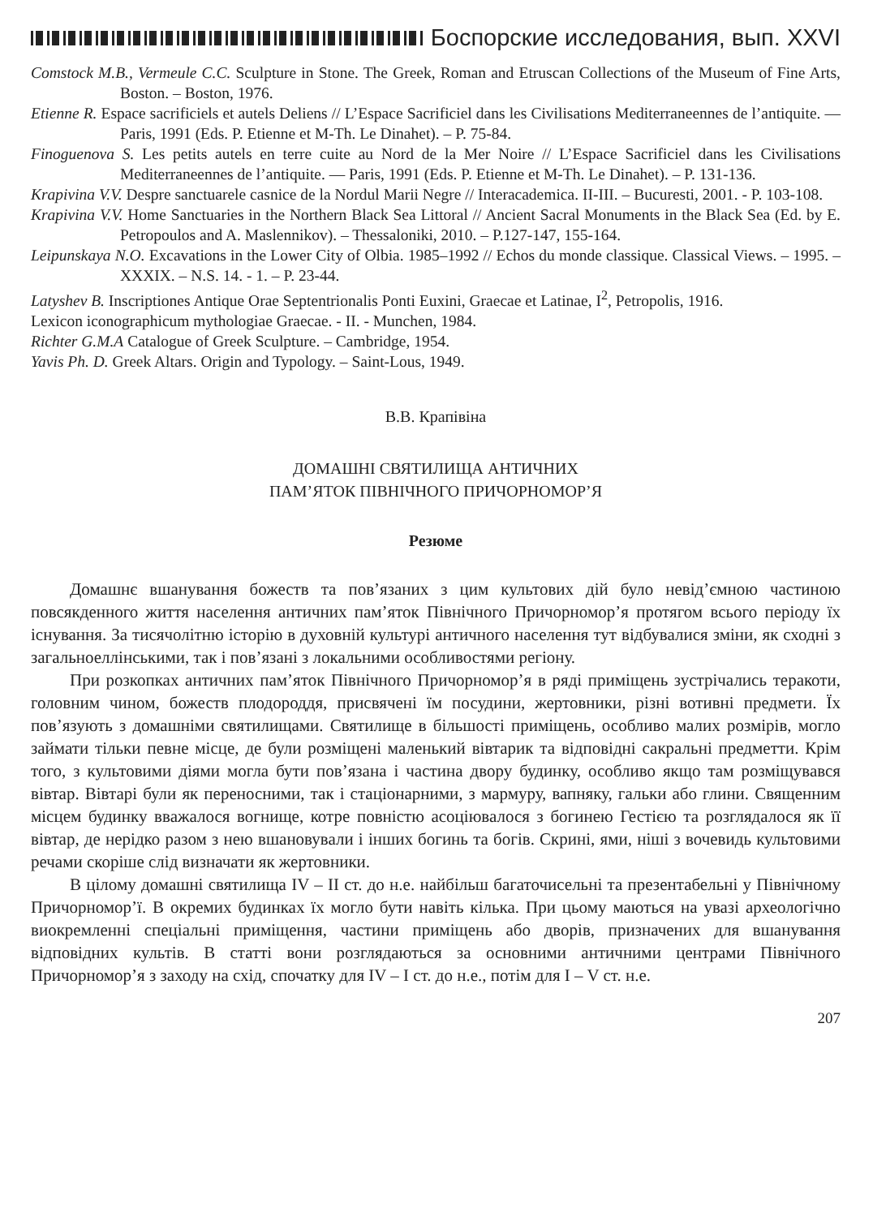Боспорские исследования, вып. XXVI
Comstock M.B., Vermeule C.C. Sculpture in Stone. The Greek, Roman and Etruscan Collections of the Museum of Fine Arts, Boston. – Boston, 1976.
Etienne R. Espace sacrificiels et autels Deliens // L’Espace Sacrificiel dans les Civilisations Mediterraneennes de l’antiquite. — Paris, 1991 (Eds. P. Etienne et M-Th. Le Dinahet). – P. 75-84.
Finoguenova S. Les petits autels en terre cuite au Nord de la Mer Noire // L’Espace Sacrificiel dans les Civilisations Mediterraneennes de l’antiquite. — Paris, 1991 (Eds. P. Etienne et M-Th. Le Dinahet). – P. 131-136.
Krapivina V.V. Despre sanctuarele casnice de la Nordul Marii Negre // Interacademica. II-III. – Bucuresti, 2001. - P. 103-108.
Krapivina V.V. Home Sanctuaries in the Northern Black Sea Littoral // Ancient Sacral Monuments in the Black Sea (Ed. by E. Petropoulos and A. Maslennikov). – Thessaloniki, 2010. – P.127-147, 155-164.
Leipunskaya N.O. Excavations in the Lower City of Olbia. 1985–1992 // Echos du monde classique. Classical Views. – 1995. –XXXIX. – N.S. 14. - 1. – P. 23-44.
Latyshev B. Inscriptiones Antique Orae Septentrionalis Ponti Euxini, Graecae et Latinae, I<sup>2</sup>, Petropolis, 1916.
Lexicon iconographicum mythologiae Graecae. - II. - Munchen, 1984.
Richter G.M.A Catalogue of Greek Sculpture. – Cambridge, 1954.
Yavis Ph. D. Greek Altars. Origin and Typology. – Saint-Lous, 1949.
В.В. Крапівіна
ДОМАШНІ СВЯТИЛИЩА АНТИЧНИХ
ПАМ’ЯТОК ПІВНІЧНОГО ПРИЧОРНОМОР’Я
Резюме
Домашнє вшанування божеств та пов’язаних з цим культових дій було невід’ємною частиною повсякденного життя населення античних пам’яток Північного Причорномор’я протягом всього періоду їх існування. За тисячолітню історію в духовній культурі античного населення тут відбувалися зміни, як сходні з загальноеллінськими, так і пов’язані з локальними особливостями регіону.
При розкопках античних пам’яток Північного Причорномор’я в ряді приміщень зустрічались теракоти, головним чином, божеств плодороддя, присвячені їм посудини, жертовники, різні вотивні предмети. Їх пов’язують з домашніми святилищами. Святилище в більшості приміщень, особливо малих розмірів, могло займати тільки певне місце, де були розміщені маленький вівтарик та відповідні сакральні предметти. Крім того, з культовими діями могла бути пов’язана і частина двору будинку, особливо якщо там розміщувався вівтар. Вівтарі були як переносними, так і стаціонарними, з мармуру, вапняку, гальки або глини. Священним місцем будинку вважалося вогнище, котре повністю асоціювалося з богинею Гестією та розглядалося як її вівтар, де нерідко разом з нею вшановували і інших богинь та богів. Скрині, ями, ніші з вочевидь культовими речами скоріше слід визначати як жертовники.
В цілому домашні святилища IV – II ст. до н.е. найбільш багаточисельні та презентабельні у Північному Причорномор’ї. В окремих будинках їх могло бути навіть кілька. При цьому маються на увазі археологічно виокремленні спеціальні приміщення, частини приміщень або дворів, призначених для вшанування відповідних культів. В статті вони розглядаються за основними античними центрами Північного Причорномор’я з заходу на схід, спочатку для IV – I ст. до н.е., потім для I – V ст. н.е.
207